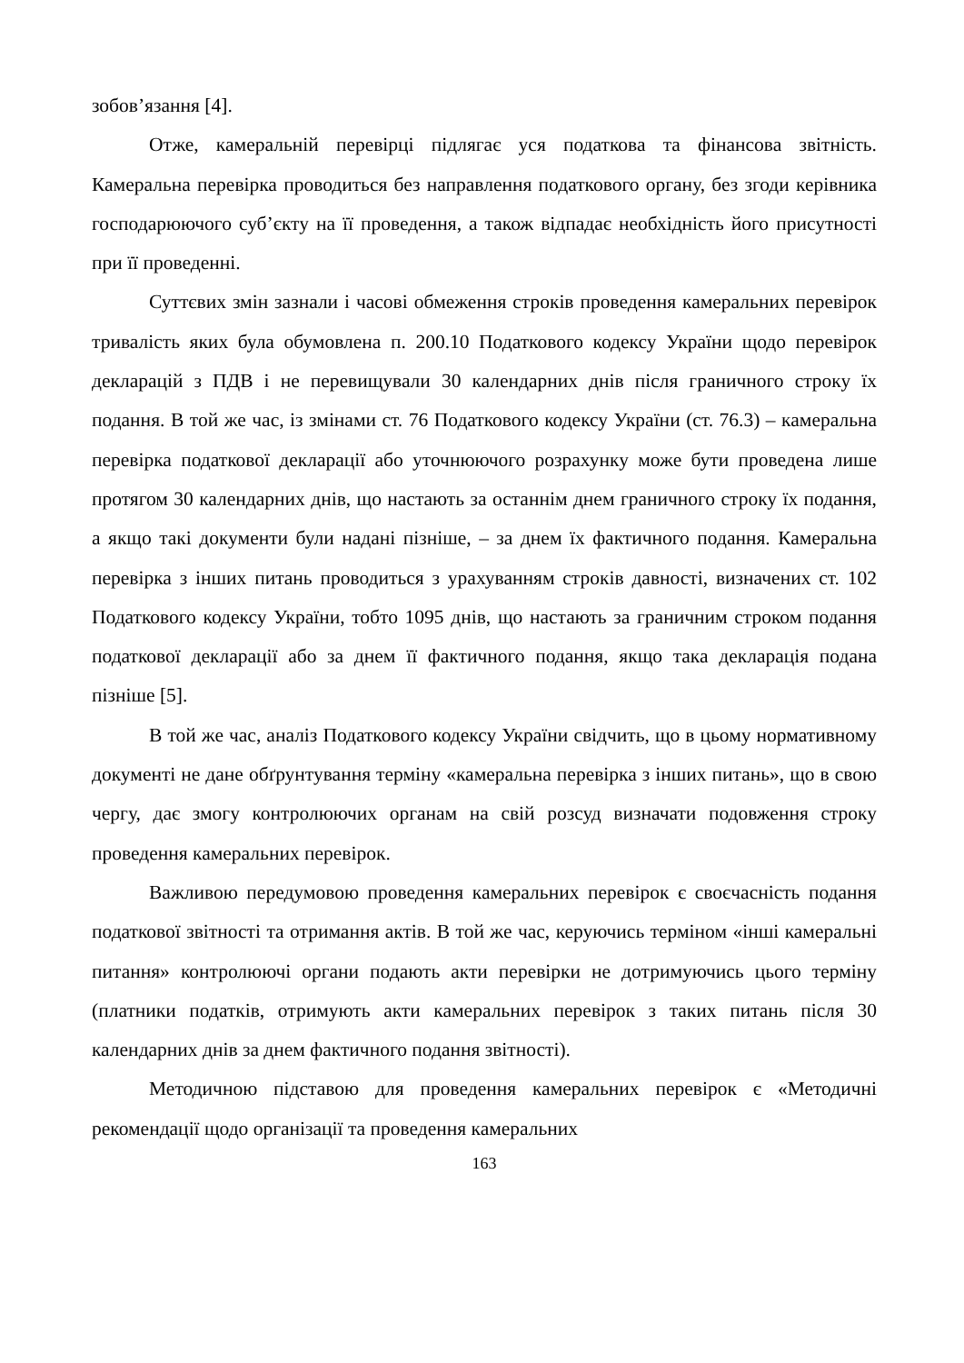зобов’язання [4].
Отже, камеральній перевірці підлягає уся податкова та фінансова звітність. Камеральна перевірка проводиться без направлення податкового органу, без згоди керівника господарюючого суб’єкту на її проведення, а також відпадає необхідність його присутності при її проведенні.
Суттєвих змін зазнали і часові обмеження строків проведення камеральних перевірок тривалість яких була обумовлена п. 200.10 Податкового кодексу України щодо перевірок декларацій з ПДВ і не перевищували 30 календарних днів після граничного строку їх подання. В той же час, із змінами ст. 76 Податкового кодексу України (ст. 76.3) – камеральна перевірка податкової декларації або уточнюючого розрахунку може бути проведена лише протягом 30 календарних днів, що настають за останнім днем граничного строку їх подання, а якщо такі документи були надані пізніше, – за днем їх фактичного подання. Камеральна перевірка з інших питань проводиться з урахуванням строків давності, визначених ст. 102 Податкового кодексу України, тобто 1095 днів, що настають за граничним строком подання податкової декларації або за днем її фактичного подання, якщо така декларація подана пізніше [5].
В той же час, аналіз Податкового кодексу України свідчить, що в цьому нормативному документі не дане обґрунтування терміну «камеральна перевірка з інших питань», що в свою чергу, дає змогу контролюючих органам на свій розсуд визначати подовження строку проведення камеральних перевірок.
Важливою передумовою проведення камеральних перевірок є своєчасність подання податкової звітності та отримання актів. В той же час, керуючись терміном «інші камеральні питання» контролюючі органи подають акти перевірки не дотримуючись цього терміну (платники податків, отримують акти камеральних перевірок з таких питань після 30 календарних днів за днем фактичного подання звітності).
Методичною підставою для проведення камеральних перевірок є «Методичні рекомендації щодо організації та проведення камеральних
163